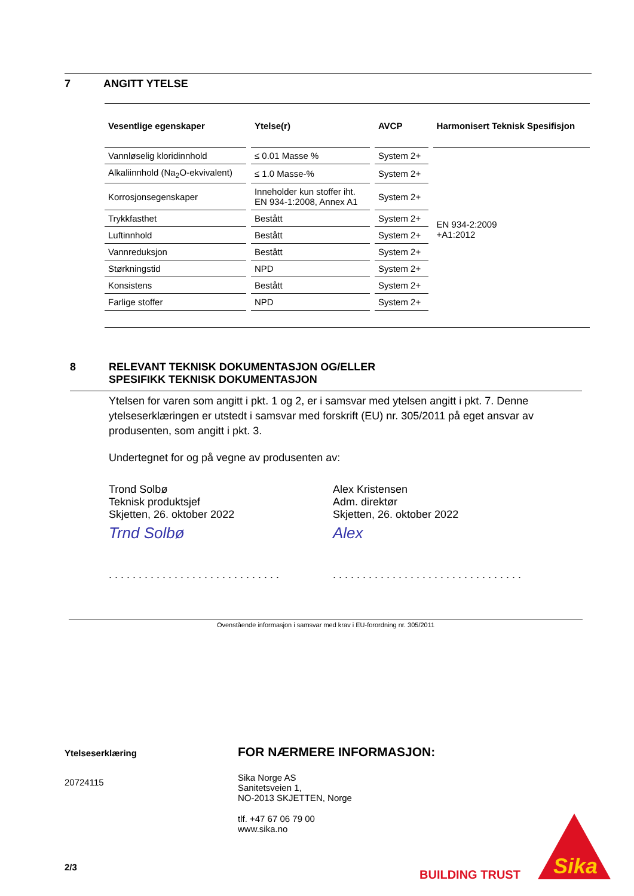7 ANGITT YTELSE
| Vesentlige egenskaper | Ytelse(r) | AVCP | Harmonisert Teknisk Spesifisjon |
| --- | --- | --- | --- |
| Vannløselig kloridinnhold | ≤ 0.01 Masse % | System 2+ | EN 934-2:2009 +A1:2012 |
| Alkaliinnhold (Na<sub>2</sub>O-ekvivalent) | ≤ 1.0 Masse-% | System 2+ | |
| Korrosjonsegenskaper | Inneholder kun stoffer iht. EN 934-1:2008, Annex A1 | System 2+ | |
| Trykkfasthet | Bestått | System 2+ | |
| Luftinnhold | Bestått | System 2+ | |
| Vannreduksjon | Bestått | System 2+ | |
| Størkningstid | NPD | System 2+ | |
| Konsistens | Bestått | System 2+ | |
| Farlige stoffer | NPD | System 2+ | |
8 RELEVANT TEKNISK DOKUMENTASJON OG/ELLER
SPESIFIKK TEKNISK DOKUMENTASJON
Ytelsen for varen som angitt i pkt. 1 og 2, er i samsvar med ytelsen angitt i pkt. 7. Denne ytelseserklæringen er utstedt i samsvar med forskrift (EU) nr. 305/2011 på eget ansvar av produsenten, som angitt i pkt. 3.
Undertegnet for og på vegne av produsenten av:
Trond Solbø
Teknisk produktsjef
Skjetten, 26. oktober 2022
Trnd Solbø
. . . . . . . . . . . . . . . . . . . . . . . . . . . . .
Alex Kristensen
Adm. direktør
Skjetten, 26. oktober 2022
Alex
. . . . . . . . . . . . . . . . . . . . . . . . . . . . . . . .
Ovenstående informasjon i samsvar med krav i EU-forordning nr. 305/2011
Ytelseserklæring
20724115
2/3
FOR NÆRMERE INFORMASJON:
Sika Norge AS
Sanitetsveien 1,
NO-2013 SKJETTEN, Norge
tlf. +47 67 06 79 00
www.sika.no
BUILDING TRUST
Sika